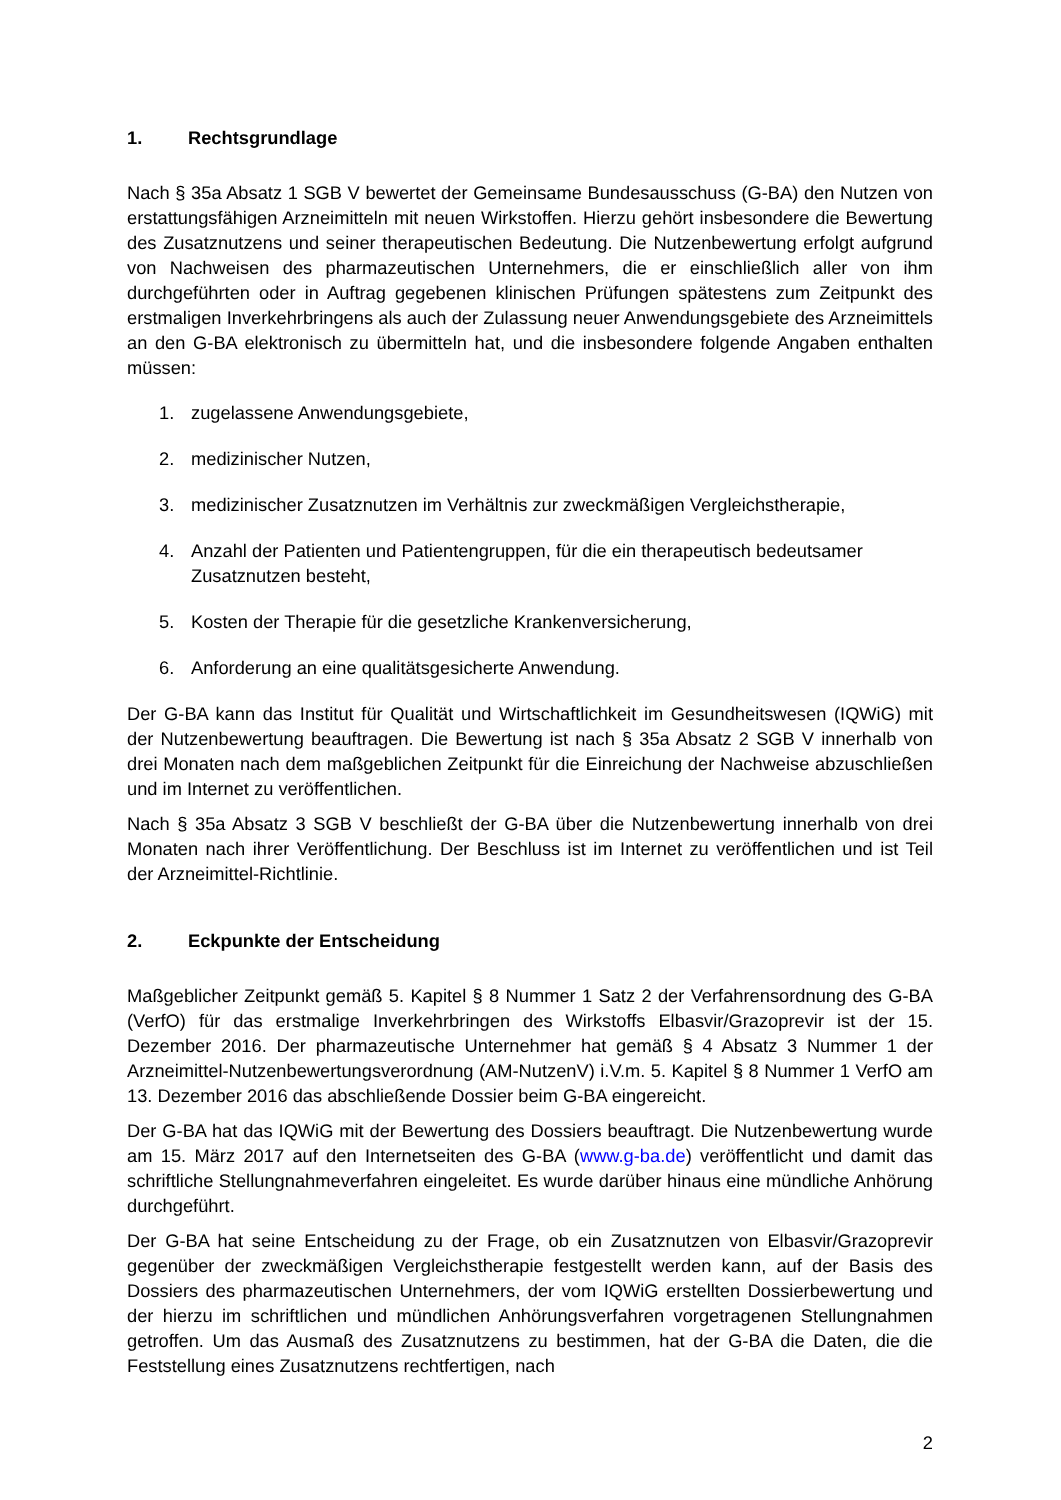1. Rechtsgrundlage
Nach § 35a Absatz 1 SGB V bewertet der Gemeinsame Bundesausschuss (G-BA) den Nutzen von erstattungsfähigen Arzneimitteln mit neuen Wirkstoffen. Hierzu gehört insbesondere die Bewertung des Zusatznutzens und seiner therapeutischen Bedeutung. Die Nutzenbewertung erfolgt aufgrund von Nachweisen des pharmazeutischen Unternehmers, die er einschließlich aller von ihm durchgeführten oder in Auftrag gegebenen klinischen Prüfungen spätestens zum Zeitpunkt des erstmaligen Inverkehrbringens als auch der Zulassung neuer Anwendungsgebiete des Arzneimittels an den G-BA elektronisch zu übermitteln hat, und die insbesondere folgende Angaben enthalten müssen:
1. zugelassene Anwendungsgebiete,
2. medizinischer Nutzen,
3. medizinischer Zusatznutzen im Verhältnis zur zweckmäßigen Vergleichstherapie,
4. Anzahl der Patienten und Patientengruppen, für die ein therapeutisch bedeutsamer Zusatznutzen besteht,
5. Kosten der Therapie für die gesetzliche Krankenversicherung,
6. Anforderung an eine qualitätsgesicherte Anwendung.
Der G-BA kann das Institut für Qualität und Wirtschaftlichkeit im Gesundheitswesen (IQWiG) mit der Nutzenbewertung beauftragen. Die Bewertung ist nach § 35a Absatz 2 SGB V innerhalb von drei Monaten nach dem maßgeblichen Zeitpunkt für die Einreichung der Nachweise abzuschließen und im Internet zu veröffentlichen.
Nach § 35a Absatz 3 SGB V beschließt der G-BA über die Nutzenbewertung innerhalb von drei Monaten nach ihrer Veröffentlichung. Der Beschluss ist im Internet zu veröffentlichen und ist Teil der Arzneimittel-Richtlinie.
2. Eckpunkte der Entscheidung
Maßgeblicher Zeitpunkt gemäß 5. Kapitel § 8 Nummer 1 Satz 2 der Verfahrensordnung des G-BA (VerfO) für das erstmalige Inverkehrbringen des Wirkstoffs Elbasvir/Grazoprevir ist der 15. Dezember 2016. Der pharmazeutische Unternehmer hat gemäß § 4 Absatz 3 Nummer 1 der Arzneimittel-Nutzenbewertungsverordnung (AM-NutzenV) i.V.m. 5. Kapitel § 8 Nummer 1 VerfO am 13. Dezember 2016 das abschließende Dossier beim G-BA eingereicht.
Der G-BA hat das IQWiG mit der Bewertung des Dossiers beauftragt. Die Nutzenbewertung wurde am 15. März 2017 auf den Internetseiten des G-BA (www.g-ba.de) veröffentlicht und damit das schriftliche Stellungnahmeverfahren eingeleitet. Es wurde darüber hinaus eine mündliche Anhörung durchgeführt.
Der G-BA hat seine Entscheidung zu der Frage, ob ein Zusatznutzen von Elbasvir/Grazoprevir gegenüber der zweckmäßigen Vergleichstherapie festgestellt werden kann, auf der Basis des Dossiers des pharmazeutischen Unternehmers, der vom IQWiG erstellten Dossierbewertung und der hierzu im schriftlichen und mündlichen Anhörungsverfahren vorgetragenen Stellungnahmen getroffen. Um das Ausmaß des Zusatznutzens zu bestimmen, hat der G-BA die Daten, die die Feststellung eines Zusatznutzens rechtfertigen, nach
2